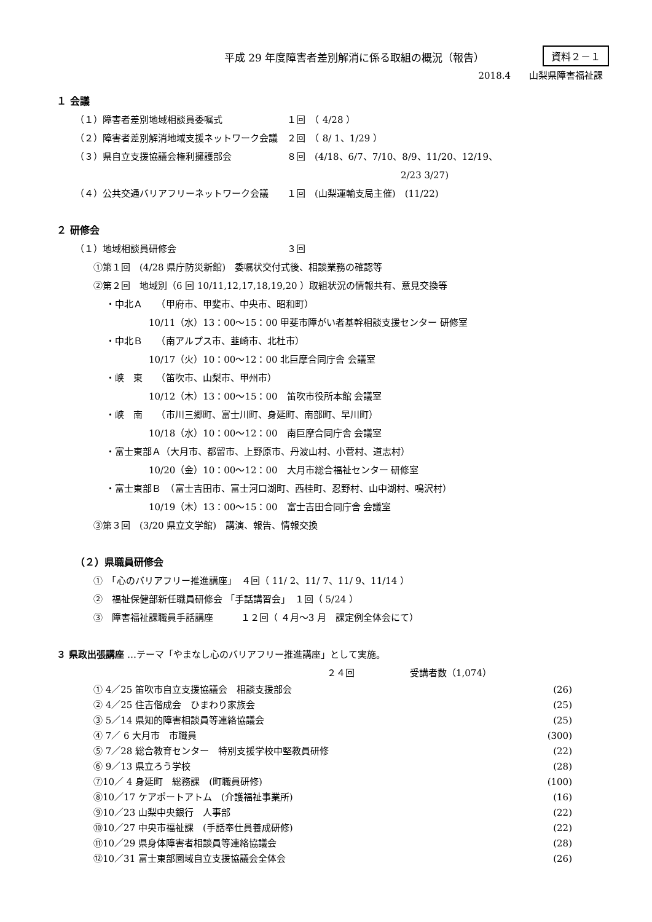平成 29 年度障害者差別解消に係る取組の概況（報告）
資料２－１
2018.4　　山梨県障害福祉課
１ 会議
（１）障害者差別地域相談員委嘱式　　　　　　　１回　（ 4/28 ）
（２）障害者差別解消地域支援ネットワーク会議　２回　（ 8/ 1、1/29 ）
（３）県自立支援協議会権利擁護部会　　　　　　８回　(4/18、6/7、7/10、8/9、11/20、12/19、
2/23 3/27)
（４）公共交通バリアフリーネットワーク会議　　１回　(山梨運輸支局主催)　(11/22)
２ 研修会
（１）地域相談員研修会　　　　　　　　　　　　３回
①第１回　(4/28 県庁防災新館)　委嘱状交付式後、相談業務の確認等
②第２回　地域別（6 回 10/11,12,17,18,19,20 ）取組状況の情報共有、意見交換等
・中北Ａ　　（甲府市、甲斐市、中央市、昭和町）
10/11（水）13：00～15：00 甲斐市障がい者基幹相談支援センター 研修室
・中北Ｂ　　（南アルプス市、韮崎市、北杜市）
10/17（火）10：00～12：00 北巨摩合同庁舎 会議室
・峡　東　　（笛吹市、山梨市、甲州市）
10/12（木）13：00～15：00　笛吹市役所本館 会議室
・峡　南　　（市川三郷町、富士川町、身延町、南部町、早川町）
10/18（水）10：00～12：00　南巨摩合同庁舎 会議室
・富士東部Ａ（大月市、都留市、上野原市、丹波山村、小菅村、道志村）
10/20（金）10：00～12：00　大月市総合福祉センター 研修室
・富士東部Ｂ　（富士吉田市、富士河口湖町、西桂町、忍野村、山中湖村、鳴沢村）
10/19（木）13：00～15：00　富士吉田合同庁舎 会議室
③第３回　(3/20 県立文学館)　講演、報告、情報交換
（２）県職員研修会
①　「心のバリアフリー推進講座」　４回（ 11/ 2、11/ 7、11/ 9、11/14 ）
②　福祉保健部新任職員研修会 「手話講習会」　１回（ 5/24 ）
③　障害福祉課職員手話講座　　　１２回（ ４月～3 月　課定例全体会にて）
３ 県政出張講座 …テーマ「やまなし心のバリアフリー推進講座」として実施。
２４回　　　　　　受講者数（1,074）
① 4／25 笛吹市自立支援協議会　相談支援部会 (26)
② 4／25 住吉偕成会　ひまわり家族会 (25)
③ 5／14 県知的障害相談員等連絡協議会 (25)
④ 7／ 6 大月市　市職員 (300)
⑤ 7／28 総合教育センター　特別支援学校中堅教員研修 (22)
⑥ 9／13 県立ろう学校 (28)
⑦10／ 4 身延町　総務課　(町職員研修) (100)
⑧10／17 ケアポートアトム　(介護福祉事業所) (16)
⑨10／23 山梨中央銀行　人事部 (22)
⑩10／27 中央市福祉課　(手話奉仕員養成研修) (22)
⑪10／29 県身体障害者相談員等連絡協議会 (28)
⑫10／31 富士東部圏域自立支援協議会全体会 (26)